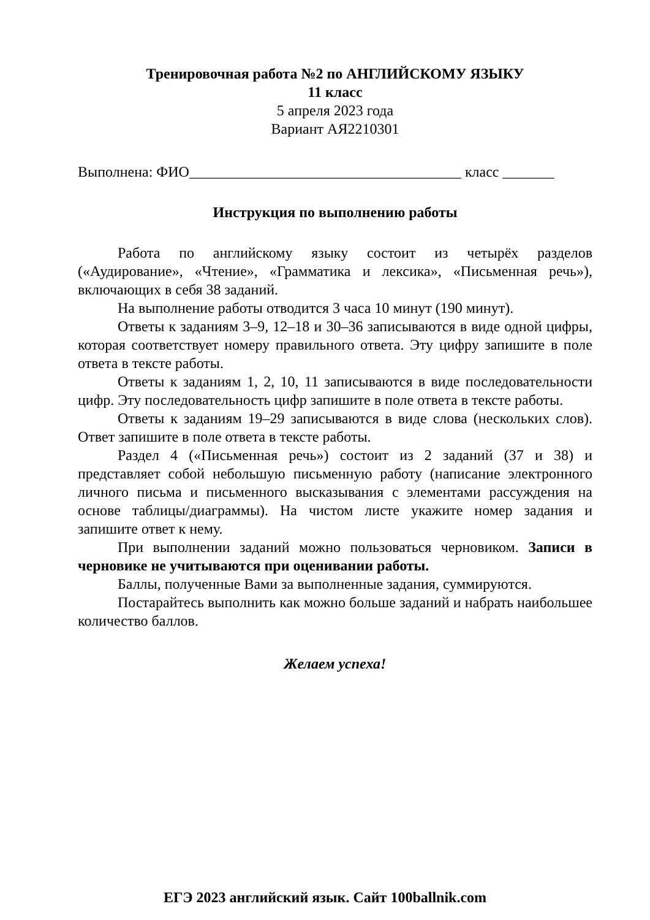Тренировочная работа №2 по АНГЛИЙСКОМУ ЯЗЫКУ
11 класс
5 апреля 2023 года
Вариант АЯ2210301
Выполнена: ФИО_____________________________________ класс _______
Инструкция по выполнению работы
Работа по английскому языку состоит из четырёх разделов («Аудирование», «Чтение», «Грамматика и лексика», «Письменная речь»), включающих в себя 38 заданий.
На выполнение работы отводится 3 часа 10 минут (190 минут).
Ответы к заданиям 3–9, 12–18 и 30–36 записываются в виде одной цифры, которая соответствует номеру правильного ответа. Эту цифру запишите в поле ответа в тексте работы.
Ответы к заданиям 1, 2, 10, 11 записываются в виде последовательности цифр. Эту последовательность цифр запишите в поле ответа в тексте работы.
Ответы к заданиям 19–29 записываются в виде слова (нескольких слов). Ответ запишите в поле ответа в тексте работы.
Раздел 4 («Письменная речь») состоит из 2 заданий (37 и 38) и представляет собой небольшую письменную работу (написание электронного личного письма и письменного высказывания с элементами рассуждения на основе таблицы/диаграммы). На чистом листе укажите номер задания и запишите ответ к нему.
При выполнении заданий можно пользоваться черновиком. Записи в черновике не учитываются при оценивании работы.
Баллы, полученные Вами за выполненные задания, суммируются.
Постарайтесь выполнить как можно больше заданий и набрать наибольшее количество баллов.
Желаем успеха!
ЕГЭ 2023 английский язык. Сайт 100ballnik.com